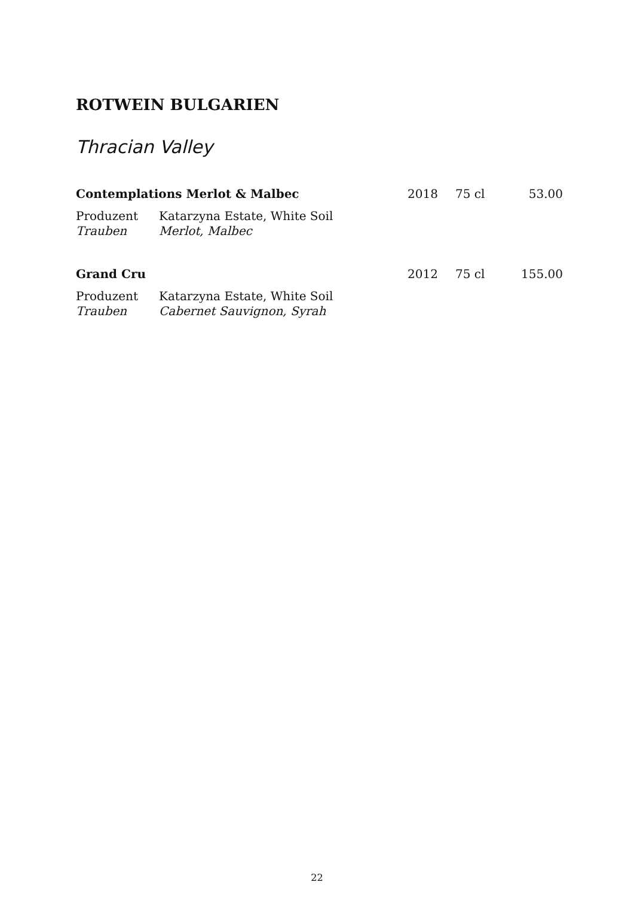ROTWEIN BULGARIEN
Thracian Valley
Contemplations Merlot & Malbec 2018 75 cl 53.00
Produzent Katarzyna Estate, White Soil
Trauben Merlot, Malbec
Grand Cru 2012 75 cl 155.00
Produzent Katarzyna Estate, White Soil
Trauben Cabernet Sauvignon, Syrah
22